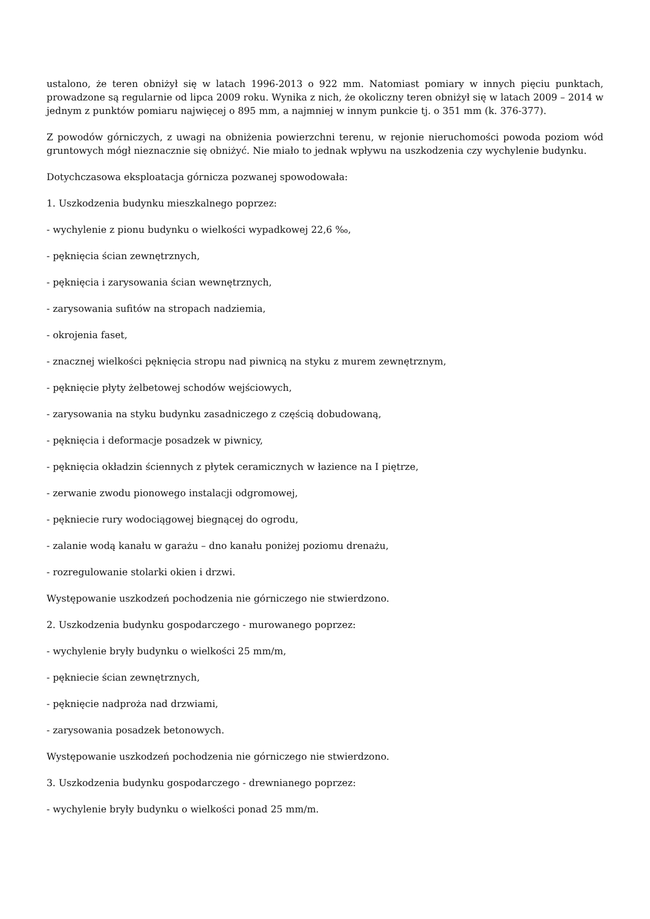ustalono, że teren obniżył się w latach 1996-2013 o 922 mm. Natomiast pomiary w innych pięciu punktach, prowadzone są regularnie od lipca 2009 roku. Wynika z nich, że okoliczny teren obniżył się w latach 2009 – 2014 w jednym z punktów pomiaru najwięcej o 895 mm, a najmniej w innym punkcie tj. o 351 mm (k. 376-377).
Z powodów górniczych, z uwagi na obniżenia powierzchni terenu, w rejonie nieruchomości powoda poziom wód gruntowych mógł nieznacznie się obniżyć. Nie miało to jednak wpływu na uszkodzenia czy wychylenie budynku.
Dotychczasowa eksploatacja górnicza pozwanej spowodowała:
1. Uszkodzenia budynku mieszkalnego poprzez:
- wychylenie z pionu budynku o wielkości wypadkowej 22,6 ‰,
- pęknięcia ścian zewnętrznych,
- pęknięcia i zarysowania ścian wewnętrznych,
- zarysowania sufitów na stropach nadziemia,
- okrojenia faset,
- znacznej wielkości pęknięcia stropu nad piwnicą na styku z murem zewnętrznym,
- pęknięcie płyty żelbetowej schodów wejściowych,
- zarysowania na styku budynku zasadniczego z częścią dobudowaną,
- pęknięcia i deformacje posadzek w piwnicy,
- pęknięcia okładzin ściennych z płytek ceramicznych w łazience na I piętrze,
- zerwanie zwodu pionowego instalacji odgromowej,
- pękniecie rury wodociągowej biegnącej do ogrodu,
- zalanie wodą kanału w garażu – dno kanału poniżej poziomu drenażu,
- rozregulowanie stolarki okien i drzwi.
Występowanie uszkodzeń pochodzenia nie górniczego nie stwierdzono.
2. Uszkodzenia budynku gospodarczego - murowanego poprzez:
- wychylenie bryły budynku o wielkości 25 mm/m,
- pękniecie ścian zewnętrznych,
- pęknięcie nadproża nad drzwiami,
- zarysowania posadzek betonowych.
Występowanie uszkodzeń pochodzenia nie górniczego nie stwierdzono.
3. Uszkodzenia budynku gospodarczego - drewnianego poprzez:
- wychylenie bryły budynku o wielkości ponad 25 mm/m.